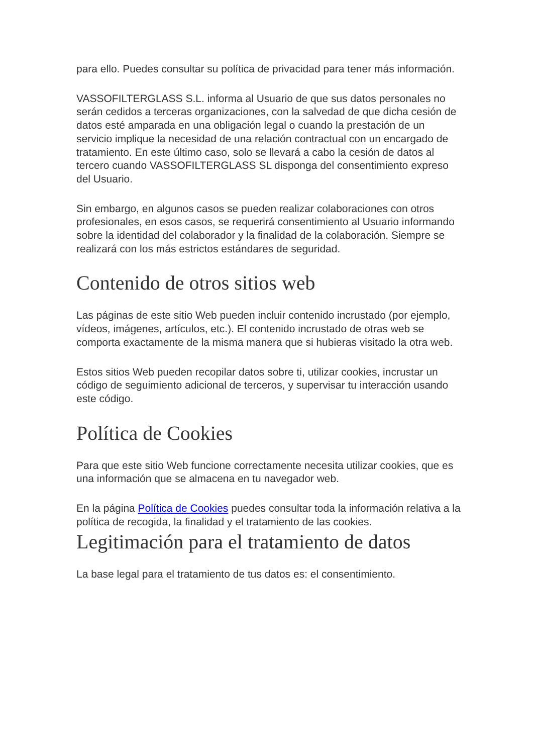para ello. Puedes consultar su política de privacidad para tener más información.
VASSOFILTERGLASS S.L. informa al Usuario de que sus datos personales no serán cedidos a terceras organizaciones, con la salvedad de que dicha cesión de datos esté amparada en una obligación legal o cuando la prestación de un servicio implique la necesidad de una relación contractual con un encargado de tratamiento. En este último caso, solo se llevará a cabo la cesión de datos al tercero cuando VASSOFILTERGLASS SL disponga del consentimiento expreso del Usuario.
Sin embargo, en algunos casos se pueden realizar colaboraciones con otros profesionales, en esos casos, se requerirá consentimiento al Usuario informando sobre la identidad del colaborador y la finalidad de la colaboración. Siempre se realizará con los más estrictos estándares de seguridad.
Contenido de otros sitios web
Las páginas de este sitio Web pueden incluir contenido incrustado (por ejemplo, vídeos, imágenes, artículos, etc.). El contenido incrustado de otras web se comporta exactamente de la misma manera que si hubieras visitado la otra web.
Estos sitios Web pueden recopilar datos sobre ti, utilizar cookies, incrustar un código de seguimiento adicional de terceros, y supervisar tu interacción usando este código.
Política de Cookies
Para que este sitio Web funcione correctamente necesita utilizar cookies, que es una información que se almacena en tu navegador web.
En la página Política de Cookies puedes consultar toda la información relativa a la política de recogida, la finalidad y el tratamiento de las cookies.
Legitimación para el tratamiento de datos
La base legal para el tratamiento de tus datos es: el consentimiento.